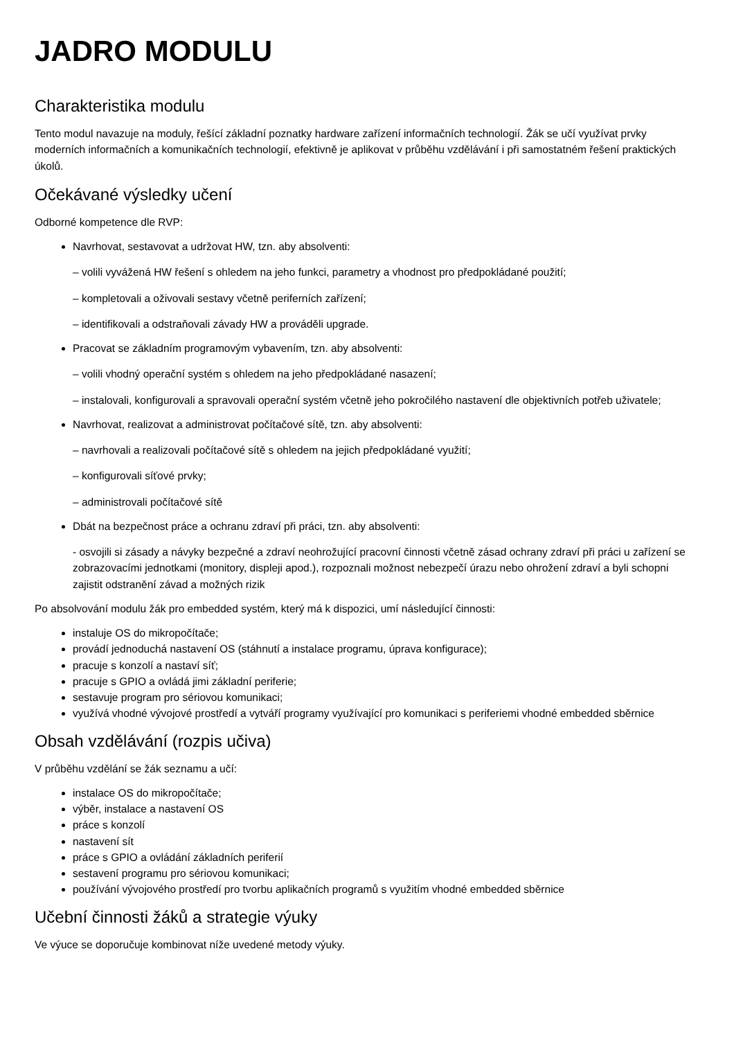JADRO MODULU
Charakteristika modulu
Tento modul navazuje na moduly, řešící základní poznatky hardware zařízení informačních technologií. Žák se učí využívat prvky moderních informačních a komunikačních technologií, efektivně je aplikovat v průběhu vzdělávání i při samostatném řešení praktických úkolů.
Očekávané výsledky učení
Odborné kompetence dle RVP:
Navrhovat, sestavovat a udržovat HW, tzn. aby absolventi:
– volili vyvážená HW řešení s ohledem na jeho funkci, parametry a vhodnost pro předpokládané použití;
– kompletovali a oživovali sestavy včetně periferních zařízení;
– identifikovali a odstraňovali závady HW a prováděli upgrade.
Pracovat se základním programovým vybavením, tzn. aby absolventi:
– volili vhodný operační systém s ohledem na jeho předpokládané nasazení;
– instalovali, konfigurovali a spravovali operační systém včetně jeho pokročilého nastavení dle objektivních potřeb uživatele;
Navrhovat, realizovat a administrovat počítačové sítě, tzn. aby absolventi:
– navrhovali a realizovali počítačové sítě s ohledem na jejich předpokládané využití;
– konfigurovali síťové prvky;
– administrovali počítačové sítě
Dbát na bezpečnost práce a ochranu zdraví při práci, tzn. aby absolventi:
- osvojili si zásady a návyky bezpečné a zdraví neohrožující pracovní činnosti včetně zásad ochrany zdraví při práci u zařízení se zobrazovacími jednotkami (monitory, displeji apod.), rozpoznali možnost nebezpečí úrazu nebo ohrožení zdraví a byli schopni zajistit odstranění závad a možných rizik
Po absolvování modulu žák pro embedded systém, který má k dispozici, umí následující činnosti:
instaluje OS do mikropočítače;
provádí jednoduchá nastavení OS (stáhnutí a instalace programu, úprava konfigurace);
pracuje s konzolí a nastaví síť;
pracuje s GPIO a ovládá jimi základní periferie;
sestavuje program pro sériovou komunikaci;
využívá vhodné vývojové prostředí a vytváří programy využívající pro komunikaci s periferiemi vhodné embedded sběrnice
Obsah vzdělávání (rozpis učiva)
V průběhu vzdělání se žák seznamu a učí:
instalace OS do mikropočítače;
výběr, instalace a nastavení OS
práce s konzolí
nastavení sít
práce s GPIO a ovládání základních periferií
sestavení programu pro sériovou komunikaci;
používání vývojového prostředí pro tvorbu aplikačních programů s využitím vhodné embedded sběrnice
Učební činnosti žáků a strategie výuky
Ve výuce se doporučuje kombinovat níže uvedené metody výuky.